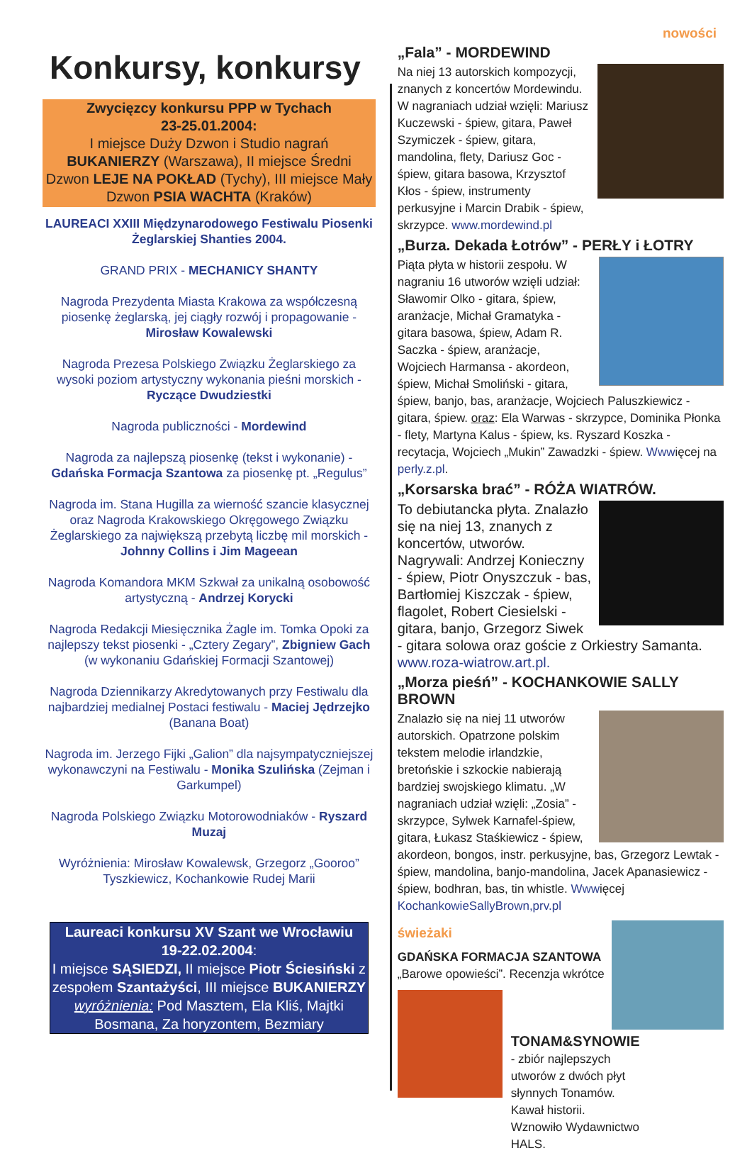nowości
Konkursy, konkursy
Zwycięzcy konkursu PPP w Tychach
23-25.01.2004:
I miejsce Duży Dzwon i Studio nagrań BUKANIERZY (Warszawa), II miejsce Średni Dzwon LEJE NA POKŁAD (Tychy), III miejsce Mały Dzwon PSIA WACHTA (Kraków)
LAUREACI XXIII Międzynarodowego Festiwalu Piosenki Żeglarskiej Shanties 2004.
GRAND PRIX - MECHANICY SHANTY
Nagroda Prezydenta Miasta Krakowa za współczesną piosenkę żeglarską, jej ciągły rozwój i propagowanie - Mirosław Kowalewski
Nagroda Prezesa Polskiego Związku Żeglarskiego za wysoki poziom artystyczny wykonania pieśni morskich - Ryczące Dwudziestki
Nagroda publiczności - Mordewind
Nagroda za najlepszą piosenkę (tekst i wykonanie) - Gdańska Formacja Szantowa za piosenkę pt. „Regulus”
Nagroda im. Stana Hugilla za wierność szancie klasycznej oraz Nagroda Krakowskiego Okręgowego Związku Żeglarskiego za największą przebytą liczbę mil morskich - Johnny Collins i Jim Mageean
Nagroda Komandora MKM Szkwał za unikalną osobowość artystyczną - Andrzej Korycki
Nagroda Redakcji Miesięcznika Żagle im. Tomka Opoki za najlepszy tekst piosenki - „Cztery Zegary”, Zbigniew Gach (w wykonaniu Gdańskiej Formacji Szantowej)
Nagroda Dziennikarzy Akredytowanych przy Festiwalu dla najbardziej medialnej Postaci festiwalu - Maciej Jędrzejko (Banana Boat)
Nagroda im. Jerzego Fijki „Galion” dla najsympatyczniejszej wykonawczyni na Festiwalu - Monika Szulińska (Zejman i Garkumpel)
Nagroda Polskiego Związku Motorowodniaków - Ryszard Muzaj
Wyróżnienia: Mirosław Kowalewsk, Grzegorz „Gooroo” Tyszkiewicz, Kochankowie Rudej Marii
Laureaci konkursu XV Szant we Wrocławiu
19-22.02.2004:
I miejsce SĄSIEDZI, II miejsce Piotr Ściesiński z zespołem Szantażyści, III miejsce BUKANIERZY
wyróżnienia: Pod Masztem, Ela Kliś, Majtki Bosmana, Za horyzontem, Bezmiary
„Fala” - MORDEWIND
Na niej 13 autorskich kompozycji, znanych z koncertów Mordewindu. W nagraniach udział wzięli: Mariusz Kuczewski - śpiew, gitara, Paweł Szymiczek - śpiew, gitara, mandolina, flety, Dariusz Goc - śpiew, gitara basowa, Krzysztof Kłos - śpiew, instrumenty perkusyjne i Marcin Drabik - śpiew, skrzypce. www.mordewind.pl
„Burza. Dekada Łotrów” - PERŁY i ŁOTRY
Piąta płyta w historii zespołu. W nagraniu 16 utworów wzięli udział: Sławomir Olko - gitara, śpiew, aranżacje, Michał Gramatyka - gitara basowa, śpiew, Adam R. Saczka - śpiew, aranżacje, Wojciech Harmansa - akordeon, śpiew, Michał Smoliński - gitara, śpiew, banjo, bas, aranżacje, Wojciech Paluszkiewicz - gitara, śpiew. oraz: Ela Warwas - skrzypce, Dominika Płonka - flety, Martyna Kalus - śpiew, ks. Ryszard Koszka - recytacja, Wojciech „Mukin” Zawadzki - śpiew. Wwwięcej na perly.z.pl.
„Korsarska brać” - RÓŻA WIATRÓW.
To debiutancka płyta. Znalazło się na niej 13, znanych z koncertów, utworów. Nagrywali: Andrzej Konieczny - śpiew, Piotr Onyszczuk - bas, Bartłomiej Kiszczak - śpiew, flagolet, Robert Ciesielski - gitara, banjo, Grzegorz Siwek - gitara solowa oraz goście z Orkiestry Samanta. www.roza-wiatrow.art.pl.
„Morza pieśń” - KOCHANKOWIE SALLY BROWN
Znalazło się na niej 11 utworów autorskich. Opatrzone polskim tekstem melodie irlandzkie, bretońskie i szkockie nabierają bardziej swojskiego klimatu. „W nagraniach udział wzięli: „Zosia” - skrzypce, Sylwek Karnafel-śpiew, gitara, Łukasz Staśkiewicz - śpiew, akordeon, bongos, instr. perkusyjne, bas, Grzegorz Lewtak - śpiew, mandolina, banjo-mandolina, Jacek Apanasiewicz - śpiew, bodhran, bas, tin whistle. Wwwięcej KochankowieSallyBrown,prv.pl
świeżaki
GDAŃSKA FORMACJA SZANTOWA
„Barowe opowieści”. Recenzja wkrótce
TONAM&SYNOWIE - zbiór najlepszych utworów z dwóch płyt słynnych Tonamów. Kawał historii. Wznowiło Wydawnictwo HALS.